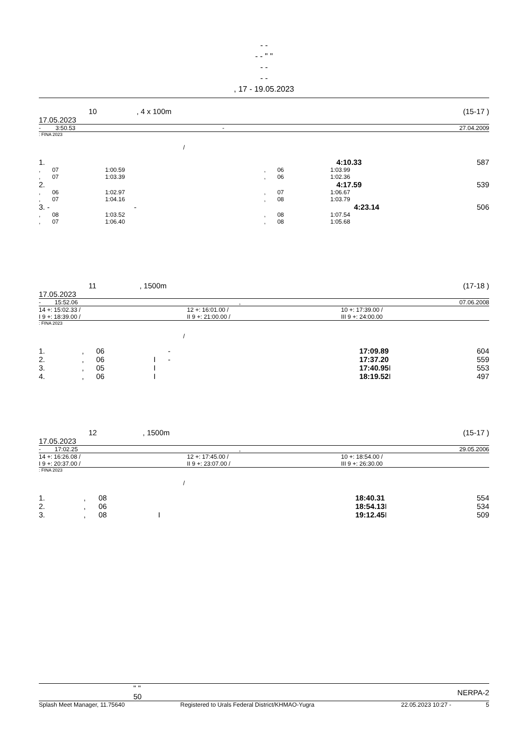- -
- - " "
- -
- -
, 17 - 19.05.2023
| | 10 | , 4 x 100m | (15-17 ) |
17.05.2023
| - | 3:50.53 | - | 27.04.2009 |
: FINA 2023
/
| 1. | | 4:10.33 | 587 |
| , | 07 | 1:00.59 | , | 06 | 1:03.99 |
| , | 07 | 1:03.39 | , | 06 | 1:02.36 |
| 2. | | 4:17.59 | 539 |
| , | 06 | 1:02.97 | , | 07 | 1:06.67 |
| , | 07 | 1:04.16 | , | 08 | 1:03.79 |
| 3. - | - | 4:23.14 | 506 |
| , | 08 | 1:03.52 | , | 08 | 1:07.54 |
| , | 07 | 1:06.40 | , | 08 | 1:05.68 |
| | 11 | , 1500m | (17-18 ) |
17.05.2023
| - | 15:52.06 | , | 07.06.2008 |
| 14 +: 15:02.33 / | 12 +: 16:01.00 / | 10 +: 17:39.00 / |
| I 9 +: 18:39.00 / | II 9 +: 21:00.00 / | III 9 +: 24:00.00 |
: FINA 2023
/
| 1. | , | 06 | | - | 17:09.89 | | 604 |
| 2. | , | 06 | I | - | 17:37.20 | | 559 |
| 3. | , | 05 | I | | 17:40.95 | I | 553 |
| 4. | , | 06 | I | | 18:19.52 | I | 497 |
| | 12 | , 1500m | (15-17 ) |
17.05.2023
| - | 17:02.25 | , | 29.05.2006 |
| 14 +: 16:26.08 / | 12 +: 17:45.00 / | 10 +: 18:54.00 / |
| I 9 +: 20:37.00 / | II 9 +: 23:07.00 / | III 9 +: 26:30.00 |
: FINA 2023
/
| 1. | , | 08 | | 18:40.31 | | 554 |
| 2. | , | 06 | | 18:54.13 | I | 534 |
| 3. | , | 08 | I | 19:12.45 | I | 509 |
| " " 50 | NERPA-2 |
| Splash Meet Manager, 11.75640 | Registered to Urals Federal District/KHMAO-Yugra | 22.05.2023 10:27 - | 5 |